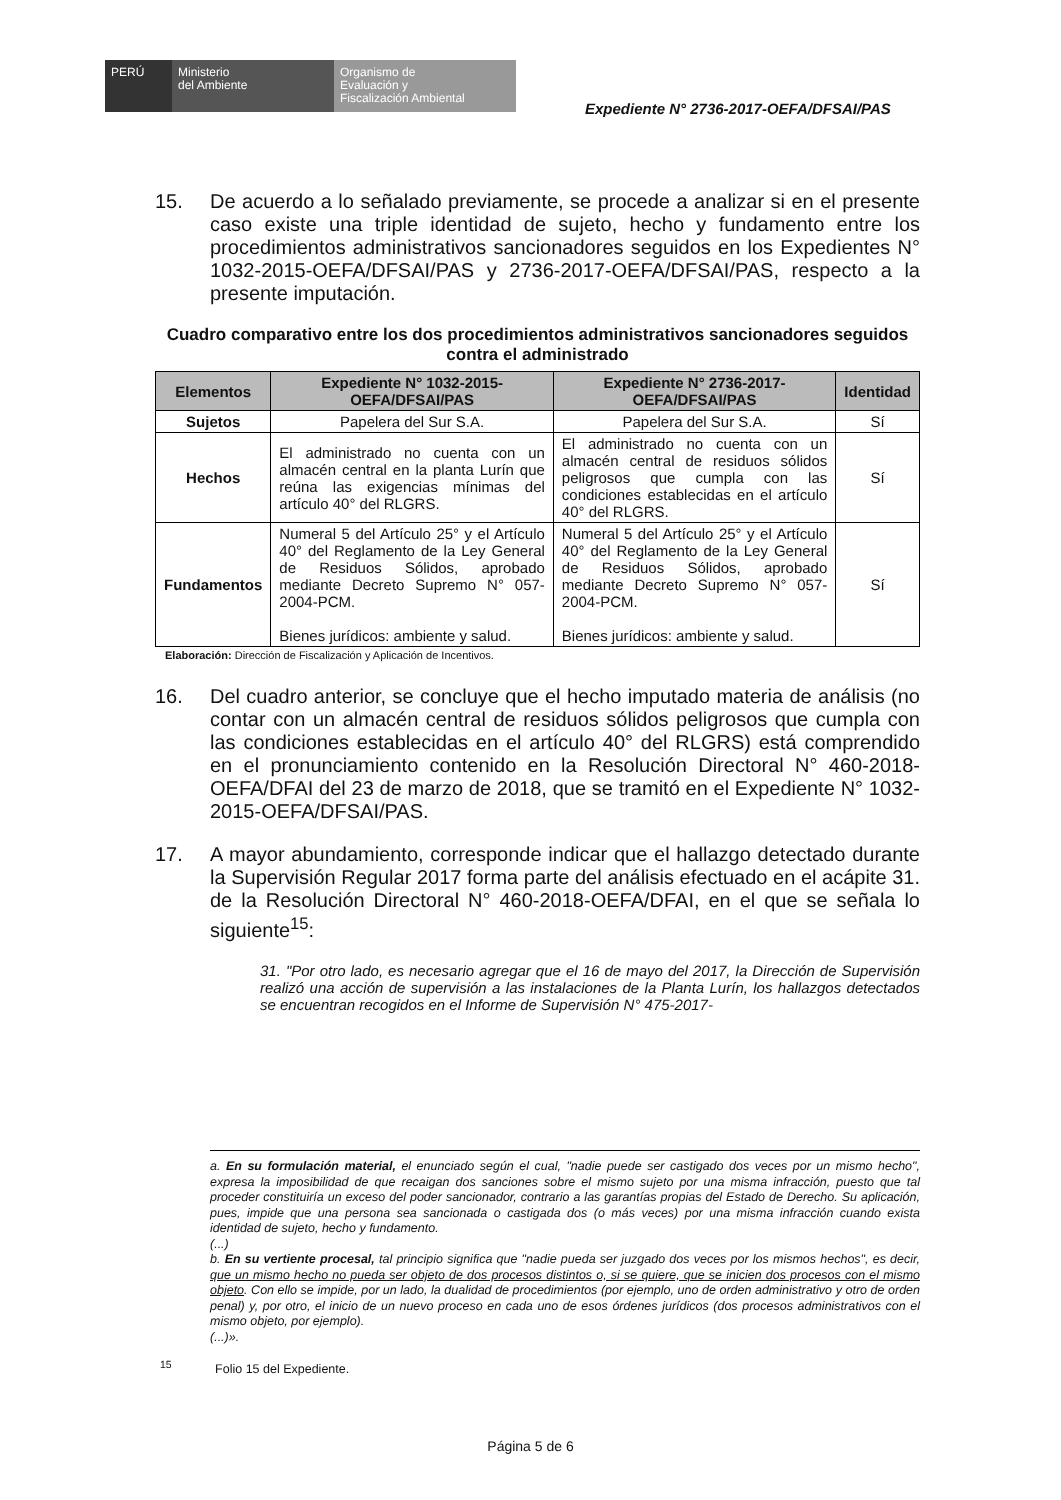PERÚ Ministerio
del Ambiente
Organismo de
Evaluación y
Fiscalización Ambiental
Expediente N° 2736-2017-OEFA/DFSAI/PAS
15. De acuerdo a lo señalado previamente, se procede a analizar si en el presente caso existe una triple identidad de sujeto, hecho y fundamento entre los procedimientos administrativos sancionadores seguidos en los Expedientes N° 1032-2015-OEFA/DFSAI/PAS y 2736-2017-OEFA/DFSAI/PAS, respecto a la presente imputación.
Cuadro comparativo entre los dos procedimientos administrativos sancionadores seguidos contra el administrado
| Elementos | Expediente N° 1032-2015-OEFA/DFSAI/PAS | Expediente N° 2736-2017-OEFA/DFSAI/PAS | Identidad |
| --- | --- | --- | --- |
| Sujetos | Papelera del Sur S.A. | Papelera del Sur S.A. | Sí |
| Hechos | El administrado no cuenta con un almacén central en la planta Lurín que reúna las exigencias mínimas del artículo 40° del RLGRS. | El administrado no cuenta con un almacén central de residuos sólidos peligrosos que cumpla con las condiciones establecidas en el artículo 40° del RLGRS. | Sí |
| Fundamentos | Numeral 5 del Artículo 25° y el Artículo 40° del Reglamento de la Ley General de Residuos Sólidos, aprobado mediante Decreto Supremo N° 057-2004-PCM. Bienes jurídicos: ambiente y salud. | Numeral 5 del Artículo 25° y el Artículo 40° del Reglamento de la Ley General de Residuos Sólidos, aprobado mediante Decreto Supremo N° 057-2004-PCM. Bienes jurídicos: ambiente y salud. | Sí |
Elaboración: Dirección de Fiscalización y Aplicación de Incentivos.
16. Del cuadro anterior, se concluye que el hecho imputado materia de análisis (no contar con un almacén central de residuos sólidos peligrosos que cumpla con las condiciones establecidas en el artículo 40° del RLGRS) está comprendido en el pronunciamiento contenido en la Resolución Directoral N° 460-2018-OEFA/DFAI del 23 de marzo de 2018, que se tramitó en el Expediente N° 1032-2015-OEFA/DFSAI/PAS.
17. A mayor abundamiento, corresponde indicar que el hallazgo detectado durante la Supervisión Regular 2017 forma parte del análisis efectuado en el acápite 31. de la Resolución Directoral N° 460-2018-OEFA/DFAI, en el que se señala lo siguiente<sup>15</sup>:
31. "Por otro lado, es necesario agregar que el 16 de mayo del 2017, la Dirección de Supervisión realizó una acción de supervisión a las instalaciones de la Planta Lurín, los hallazgos detectados se encuentran recogidos en el Informe de Supervisión N° 475-2017-
a. En su formulación material, el enunciado según el cual, "nadie puede ser castigado dos veces por un mismo hecho", expresa la imposibilidad de que recaigan dos sanciones sobre el mismo sujeto por una misma infracción, puesto que tal proceder constituiría un exceso del poder sancionador, contrario a las garantías propias del Estado de Derecho. Su aplicación, pues, impide que una persona sea sancionada o castigada dos (o más veces) por una misma infracción cuando exista identidad de sujeto, hecho y fundamento.
(...)
b. En su vertiente procesal, tal principio significa que "nadie pueda ser juzgado dos veces por los mismos hechos", es decir, que un mismo hecho no pueda ser objeto de dos procesos distintos o, si se quiere, que se inicien dos procesos con el mismo objeto. Con ello se impide, por un lado, la dualidad de procedimientos (por ejemplo, uno de orden administrativo y otro de orden penal) y, por otro, el inicio de un nuevo proceso en cada uno de esos órdenes jurídicos (dos procesos administrativos con el mismo objeto, por ejemplo).
(...)».
<sup>15</sup> Folio 15 del Expediente.
Página 5 de 6